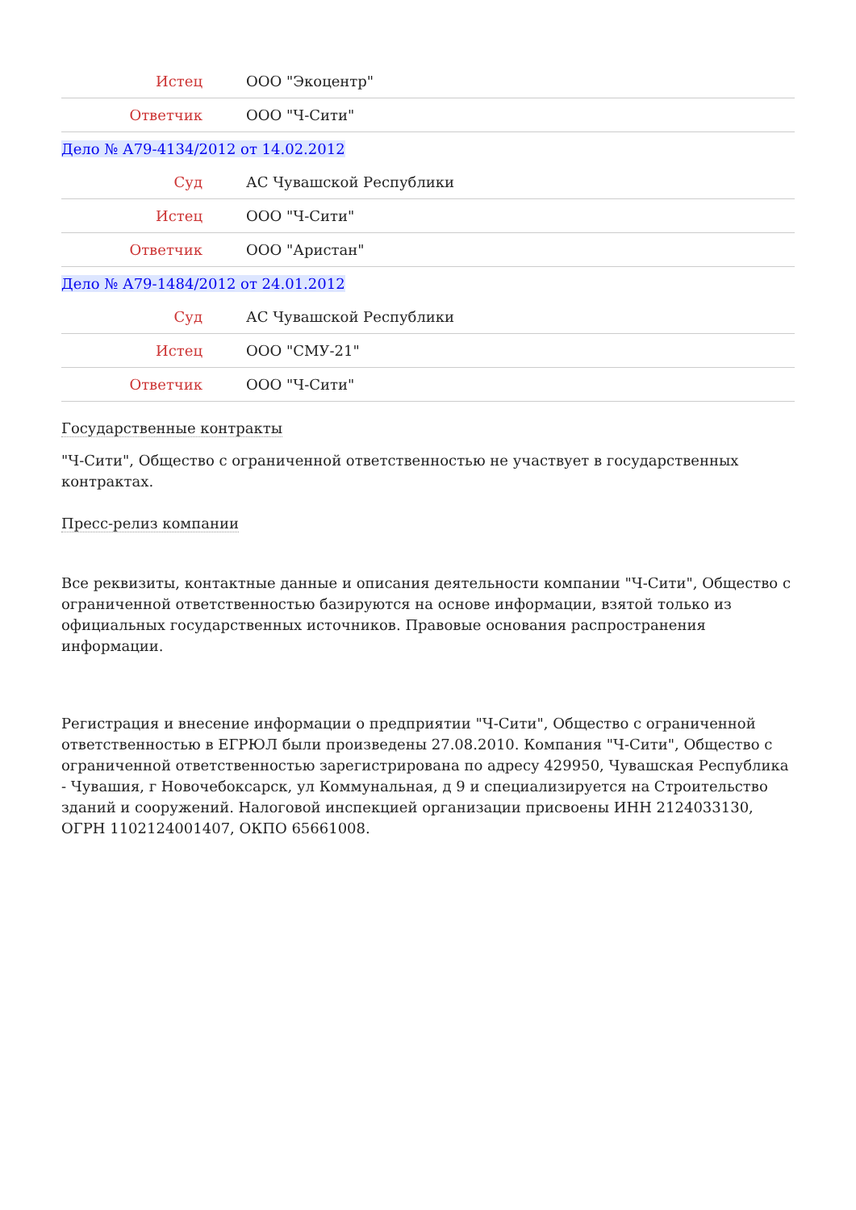| Истец | ООО "Экоцентр" |
| Ответчик | ООО "Ч-Сити" |
Дело № А79-4134/2012 от 14.02.2012
| Суд | АС Чувашской Республики |
| Истец | ООО "Ч-Сити" |
| Ответчик | ООО "Аристан" |
Дело № А79-1484/2012 от 24.01.2012
| Суд | АС Чувашской Республики |
| Истец | ООО "СМУ-21" |
| Ответчик | ООО "Ч-Сити" |
Государственные контракты
"Ч-Сити", Общество с ограниченной ответственностью не участвует в государственных контрактах.
Пресс-релиз компании
Все реквизиты, контактные данные и описания деятельности компании "Ч-Сити", Общество с ограниченной ответственностью базируются на основе информации, взятой только из официальных государственных источников. Правовые основания распространения информации.
Регистрация и внесение информации о предприятии "Ч-Сити", Общество с ограниченной ответственностью в ЕГРЮЛ были произведены 27.08.2010. Компания "Ч-Сити", Общество с ограниченной ответственностью зарегистрирована по адресу 429950, Чувашская Республика - Чувашия, г Новочебоксарск, ул Коммунальная, д 9 и специализируется на Строительство зданий и сооружений. Налоговой инспекцией организации присвоены ИНН 2124033130, ОГРН 1102124001407, ОКПО 65661008.